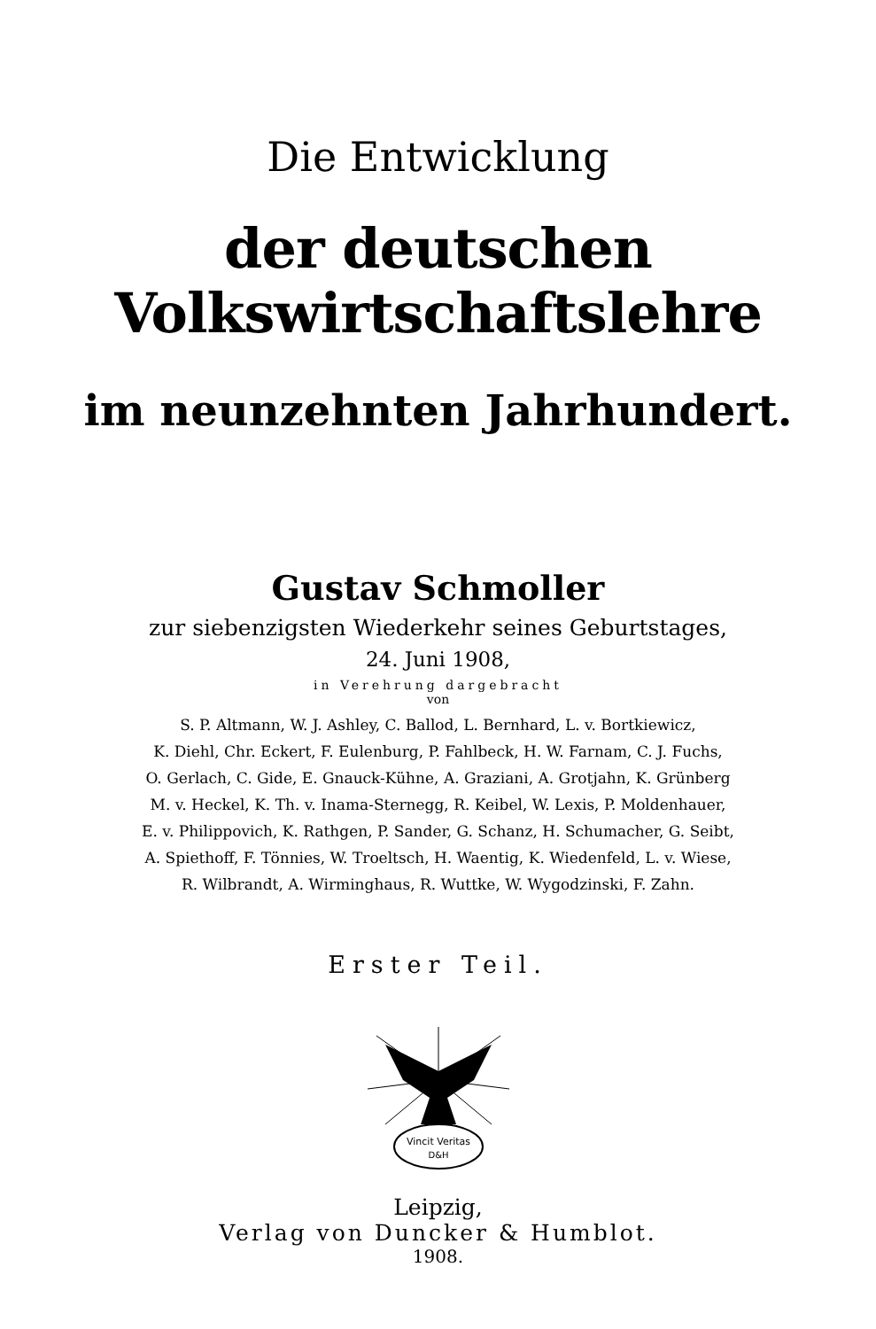Die Entwicklung
der deutschen Volkswirtschaftslehre
im neunzehnten Jahrhundert.
Gustav Schmoller
zur siebenzigsten Wiederkehr seines Geburtstages,
24. Juni 1908,
in Verehrung dargebracht
von
S. P. Altmann, W. J. Ashley, C. Ballod, L. Bernhard, L. v. Bortkiewicz,
K. Diehl, Chr. Eckert, F. Eulenburg, P. Fahlbeck, H. W. Farnam, C. J. Fuchs,
O. Gerlach, C. Gide, E. Gnauck-Kühne, A. Graziani, A. Grotjahn, K. Grünberg
M. v. Heckel, K. Th. v. Inama-Sternegg, R. Keibel, W. Lexis, P. Moldenhauer,
E. v. Philippovich, K. Rathgen, P. Sander, G. Schanz, H. Schumacher, G. Seibt,
A. Spiethoff, F. Tönnies, W. Troeltsch, H. Waentig, K. Wiedenfeld, L. v. Wiese,
R. Wilbrandt, A. Wirminghaus, R. Wuttke, W. Wygodzinski, F. Zahn.
Erster Teil.
Vincit Veritas
D&H
Leipzig,
Verlag von Duncker & Humblot.
1908.